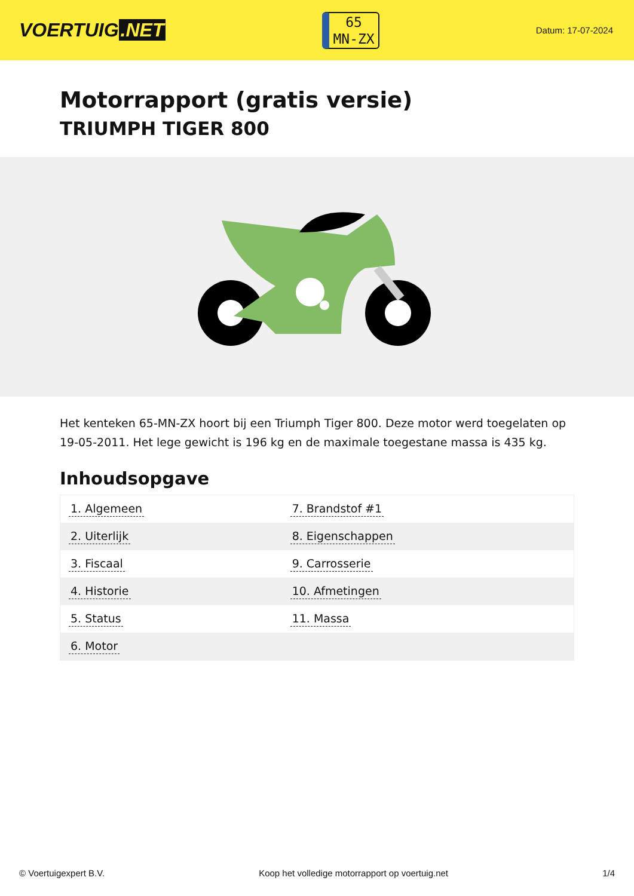VOERTUIG.NET
65
MN-ZX
Datum: 17-07-2024
Motorrapport (gratis versie)
TRIUMPH TIGER 800
Het kenteken 65-MN-ZX hoort bij een Triumph Tiger 800. Deze motor werd toegelaten op 19-05-2011. Het lege gewicht is 196 kg en de maximale toegestane massa is 435 kg.
Inhoudsopgave
| 1. Algemeen | 7. Brandstof #1 |
| 2. Uiterlijk | 8. Eigenschappen |
| 3. Fiscaal | 9. Carrosserie |
| 4. Historie | 10. Afmetingen |
| 5. Status | 11. Massa |
| 6. Motor | |
© Voertuigexpert B.V. Koop het volledige motorrapport op voertuig.net
1/4